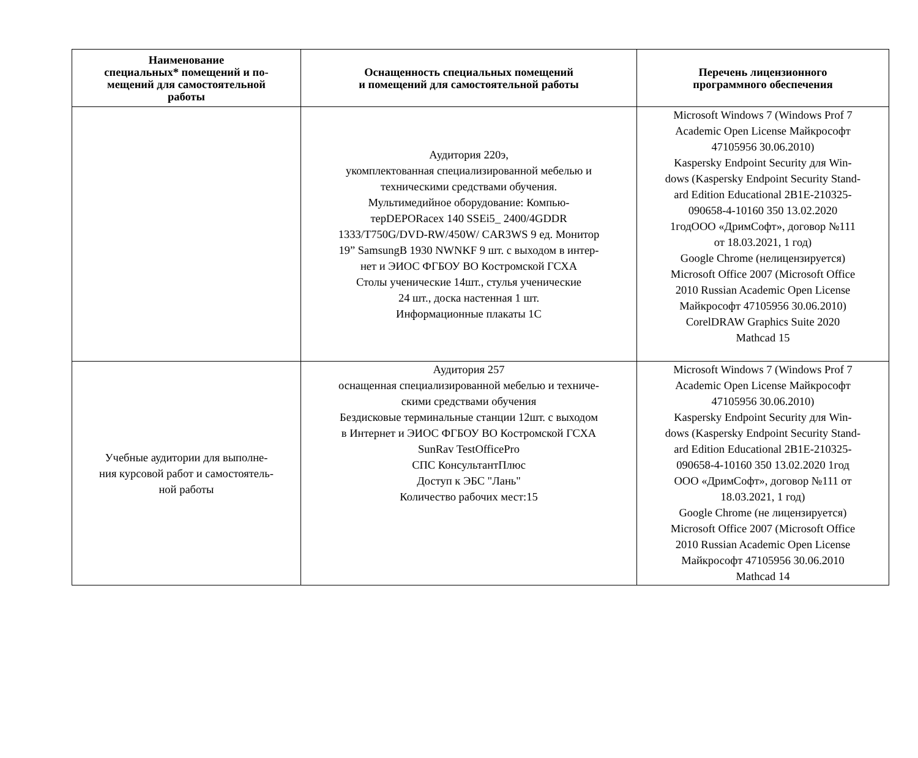| Наименование специальных* помещений и по- мещений для самостоятельной работы | Оснащенность специальных помещений и помещений для самостоятельной работы | Перечень лицензионного программного обеспечения |
| --- | --- | --- |
| | Аудитория 220э, укомплектованная специализированной мебелью и техническими средствами обучения. Мультимедийное оборудование: Компью- терDEPORacex 140 SSEi5_ 2400/4GDDR 1333/T750G/DVD-RW/450W/ CAR3WS 9 ед. Монитор 19” SamsungB 1930 NWNKF 9 шт. с выходом в интер- нет и ЭИОС ФГБОУ ВО Костромской ГСХА Столы ученические 14шт., стулья ученические 24 шт., доска настенная 1 шт. Информационные плакаты 1С | Microsoft Windows 7 (Windows Prof 7 Academic Open License Майкрософт 47105956 30.06.2010) Kaspersky Endpoint Security для Win- dows (Kaspersky Endpoint Security Stand- ard Edition Educational 2B1E-210325- 090658-4-10160 350 13.02.2020 1годООО «ДримСофт», договор №111 от 18.03.2021, 1 год) Google Chrome (нелицензируется) Microsoft Office 2007 (Microsoft Office 2010 Russian Academic Open License Майкрософт 47105956 30.06.2010) CorelDRAW Graphics Suite 2020 Mathcad 15 |
| Учебные аудитории для выполне- ния курсовой работ и самостоятель- ной работы | Аудитория 257 оснащенная специализированной мебелью и техниче- скими средствами обучения Бездисковые терминальные станции 12шт. с выходом в Интернет и ЭИОС ФГБОУ ВО Костромской ГСХА SunRav TestOfficePro СПС КонсультантПлюс Доступ к ЭБС "Лань" Количество рабочих мест:15 | Microsoft Windows 7 (Windows Prof 7 Academic Open License Майкрософт 47105956 30.06.2010) Kaspersky Endpoint Security для Win- dows (Kaspersky Endpoint Security Stand- ard Edition Educational 2B1E-210325- 090658-4-10160 350 13.02.2020 1год ООО «ДримСофт», договор №111 от 18.03.2021, 1 год) Google Chrome (не лицензируется) Microsoft Office 2007 (Microsoft Office 2010 Russian Academic Open License Майкрософт 47105956 30.06.2010 Mathcad 14 |